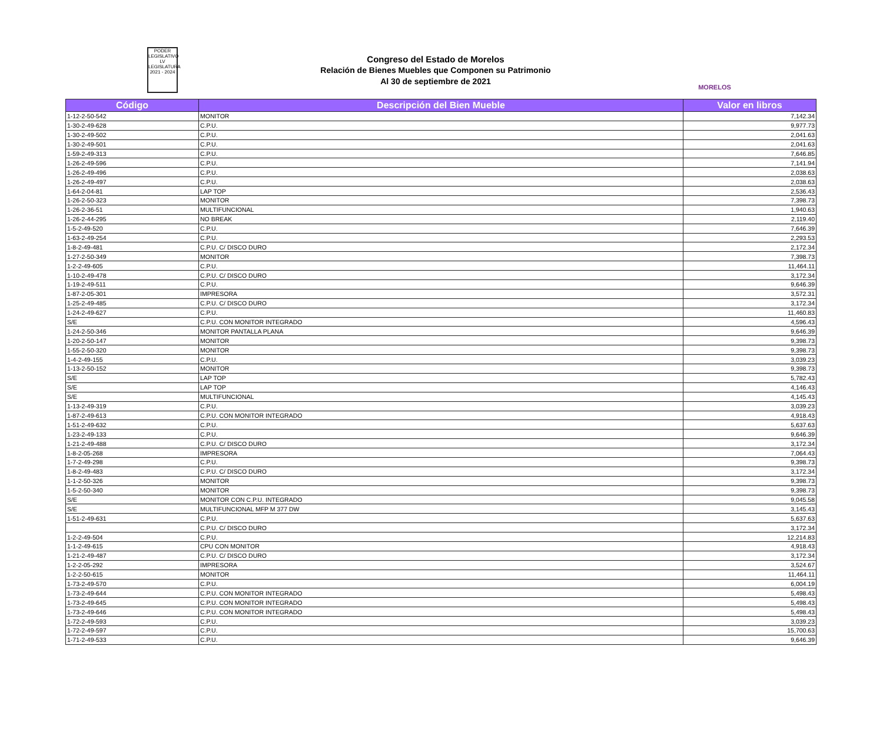PODER
LEGISLATIVO
LV LEGISLATURA
2021 - 2024
Congreso del Estado de Morelos
Relación de Bienes Muebles que Componen su Patrimonio
Al 30 de septiembre de 2021
MORELOS
| Código | Descripción del Bien Mueble | Valor en libros |
| --- | --- | --- |
| 1-12-2-50-542 | MONITOR | 7,142.34 |
| 1-30-2-49-628 | C.P.U. | 9,977.73 |
| 1-30-2-49-502 | C.P.U. | 2,041.63 |
| 1-30-2-49-501 | C.P.U. | 2,041.63 |
| 1-59-2-49-313 | C.P.U. | 7,646.85 |
| 1-26-2-49-596 | C.P.U. | 7,141.94 |
| 1-26-2-49-496 | C.P.U. | 2,038.63 |
| 1-26-2-49-497 | C.P.U. | 2,038.63 |
| 1-64-2-04-81 | LAP TOP | 2,536.43 |
| 1-26-2-50-323 | MONITOR | 7,398.73 |
| 1-26-2-36-51 | MULTIFUNCIONAL | 1,940.63 |
| 1-26-2-44-295 | NO BREAK | 2,119.40 |
| 1-5-2-49-520 | C.P.U. | 7,646.39 |
| 1-63-2-49-254 | C.P.U. | 2,293.53 |
| 1-8-2-49-481 | C.P.U. C/ DISCO DURO | 2,172.34 |
| 1-27-2-50-349 | MONITOR | 7,398.73 |
| 1-2-2-49-605 | C.P.U. | 11,464.11 |
| 1-10-2-49-478 | C.P.U. C/ DISCO DURO | 3,172.34 |
| 1-19-2-49-511 | C.P.U. | 9,646.39 |
| 1-87-2-05-301 | IMPRESORA | 3,572.31 |
| 1-25-2-49-485 | C.P.U. C/ DISCO DURO | 3,172.34 |
| 1-24-2-49-627 | C.P.U. | 11,460.83 |
| S/E | C.P.U. CON MONITOR INTEGRADO | 4,596.43 |
| 1-24-2-50-346 | MONITOR PANTALLA PLANA | 9,646.39 |
| 1-20-2-50-147 | MONITOR | 9,398.73 |
| 1-55-2-50-320 | MONITOR | 9,398.73 |
| 1-4-2-49-155 | C.P.U. | 3,039.23 |
| 1-13-2-50-152 | MONITOR | 9,398.73 |
| S/E | LAP TOP | 5,782.43 |
| S/E | LAP TOP | 4,146.43 |
| S/E | MULTIFUNCIONAL | 4,145.43 |
| 1-13-2-49-319 | C.P.U. | 3,039.23 |
| 1-87-2-49-613 | C.P.U. CON MONITOR INTEGRADO | 4,918.43 |
| 1-51-2-49-632 | C.P.U. | 5,637.63 |
| 1-23-2-49-133 | C.P.U. | 9,646.39 |
| 1-21-2-49-488 | C.P.U. C/ DISCO DURO | 3,172.34 |
| 1-8-2-05-268 | IMPRESORA | 7,064.43 |
| 1-7-2-49-298 | C.P.U. | 9,398.73 |
| 1-8-2-49-483 | C.P.U. C/ DISCO DURO | 3,172.34 |
| 1-1-2-50-326 | MONITOR | 9,398.73 |
| 1-5-2-50-340 | MONITOR | 9,398.73 |
| S/E | MONITOR CON C.P.U. INTEGRADO | 9,045.58 |
| S/E | MULTIFUNCIONAL MFP M 377 DW | 3,145.43 |
| 1-51-2-49-631 | C.P.U. | 5,637.63 |
| | C.P.U. C/ DISCO DURO | 3,172.34 |
| 1-2-2-49-504 | C.P.U. | 12,214.83 |
| 1-1-2-49-615 | CPU CON MONITOR | 4,918.43 |
| 1-21-2-49-487 | C.P.U. C/ DISCO DURO | 3,172.34 |
| 1-2-2-05-292 | IMPRESORA | 3,524.67 |
| 1-2-2-50-615 | MONITOR | 11,464.11 |
| 1-73-2-49-570 | C.P.U. | 6,004.19 |
| 1-73-2-49-644 | C.P.U. CON MONITOR INTEGRADO | 5,498.43 |
| 1-73-2-49-645 | C.P.U. CON MONITOR INTEGRADO | 5,498.43 |
| 1-73-2-49-646 | C.P.U. CON MONITOR INTEGRADO | 5,498.43 |
| 1-72-2-49-593 | C.P.U. | 3,039.23 |
| 1-72-2-49-597 | C.P.U. | 15,700.63 |
| 1-71-2-49-533 | C.P.U. | 9,646.39 |